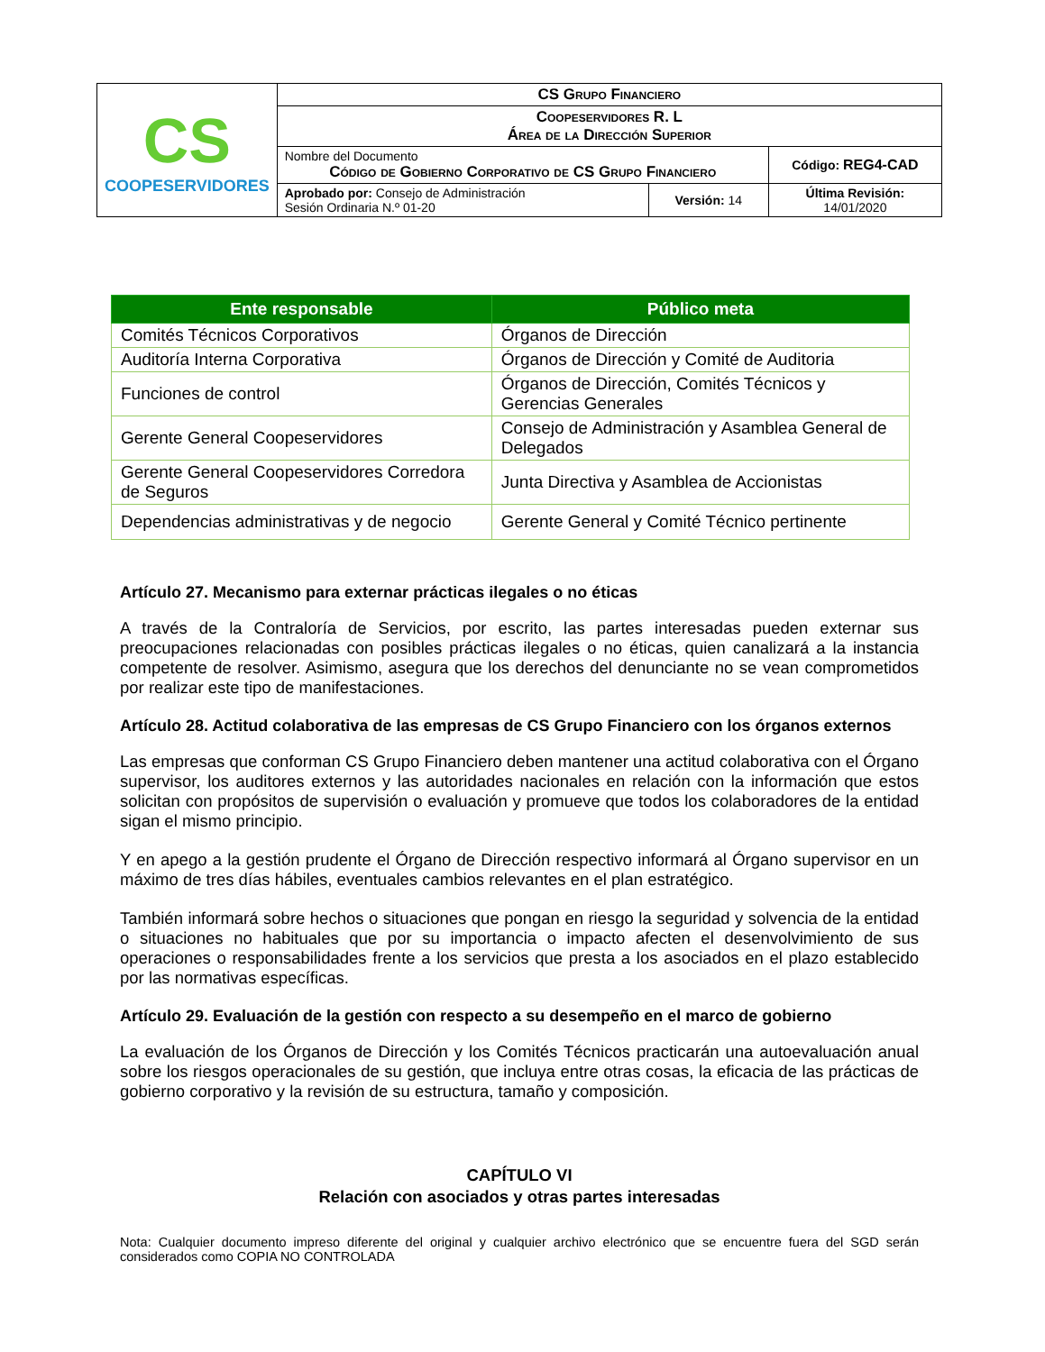| CS COOPESERVIDORES | CS Grupo Financiero | | |
| | Coopeservidores R. L Área de la Dirección Superior | | |
| | Nombre del Documento Código de Gobierno Corporativo de CS Grupo Financiero | | Código: REG4-CAD |
| | Aprobado por: Consejo de Administración Sesión Ordinaria N.º 01-20 | Versión: 14 | Última Revisión: 14/01/2020 |
| Ente responsable | Público meta |
| --- | --- |
| Comités Técnicos Corporativos | Órganos de Dirección |
| Auditoría Interna Corporativa | Órganos de Dirección y Comité de Auditoria |
| Funciones de control | Órganos de Dirección, Comités Técnicos y Gerencias Generales |
| Gerente General Coopeservidores | Consejo de Administración y Asamblea General de Delegados |
| Gerente General Coopeservidores Corredora de Seguros | Junta Directiva y Asamblea de Accionistas |
| Dependencias administrativas y de negocio | Gerente General y Comité Técnico pertinente |
Artículo 27. Mecanismo para externar prácticas ilegales o no éticas
A través de la Contraloría de Servicios, por escrito, las partes interesadas pueden externar sus preocupaciones relacionadas con posibles prácticas ilegales o no éticas, quien canalizará a la instancia competente de resolver. Asimismo, asegura que los derechos del denunciante no se vean comprometidos por realizar este tipo de manifestaciones.
Artículo 28. Actitud colaborativa de las empresas de CS Grupo Financiero con los órganos externos
Las empresas que conforman CS Grupo Financiero deben mantener una actitud colaborativa con el Órgano supervisor, los auditores externos y las autoridades nacionales en relación con la información que estos solicitan con propósitos de supervisión o evaluación y promueve que todos los colaboradores de la entidad sigan el mismo principio.
Y en apego a la gestión prudente el Órgano de Dirección respectivo informará al Órgano supervisor en un máximo de tres días hábiles, eventuales cambios relevantes en el plan estratégico.
También informará sobre hechos o situaciones que pongan en riesgo la seguridad y solvencia de la entidad o situaciones no habituales que por su importancia o impacto afecten el desenvolvimiento de sus operaciones o responsabilidades frente a los servicios que presta a los asociados en el plazo establecido por las normativas específicas.
Artículo 29. Evaluación de la gestión con respecto a su desempeño en el marco de gobierno
La evaluación de los Órganos de Dirección y los Comités Técnicos practicarán una autoevaluación anual sobre los riesgos operacionales de su gestión, que incluya entre otras cosas, la eficacia de las prácticas de gobierno corporativo y la revisión de su estructura, tamaño y composición.
CAPÍTULO VI
Relación con asociados y otras partes interesadas
Nota: Cualquier documento impreso diferente del original y cualquier archivo electrónico que se encuentre fuera del SGD serán considerados como COPIA NO CONTROLADA